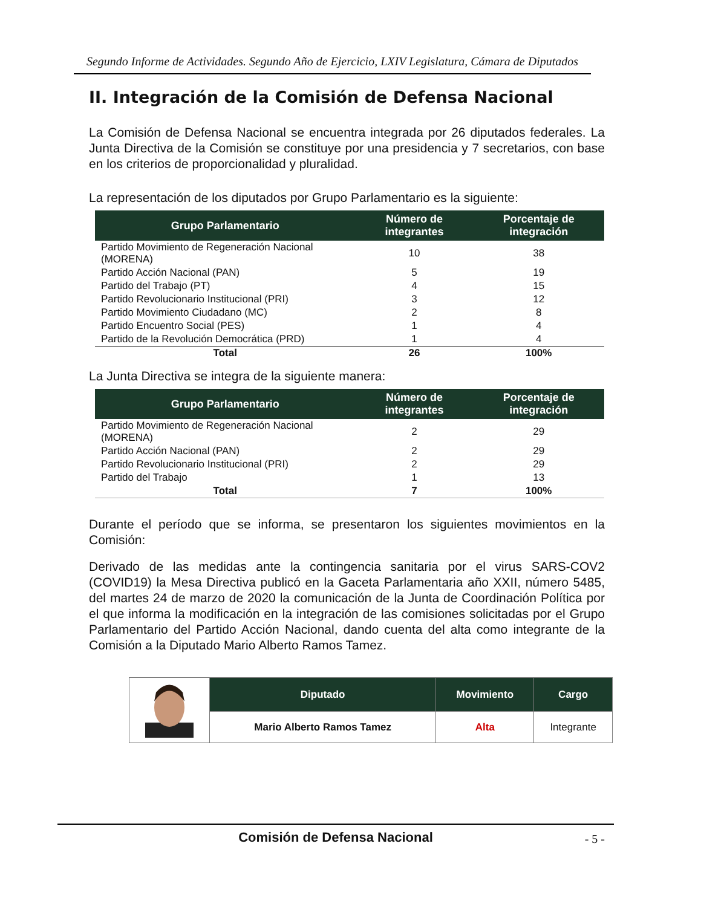Segundo Informe de Actividades. Segundo Año de Ejercicio, LXIV Legislatura, Cámara de Diputados
II. Integración de la Comisión de Defensa Nacional
La Comisión de Defensa Nacional se encuentra integrada por 26 diputados federales. La Junta Directiva de la Comisión se constituye por una presidencia y 7 secretarios, con base en los criterios de proporcionalidad y pluralidad.
La representación de los diputados por Grupo Parlamentario es la siguiente:
| Grupo Parlamentario | Número de integrantes | Porcentaje de integración |
| --- | --- | --- |
| Partido Movimiento de Regeneración Nacional (MORENA) | 10 | 38 |
| Partido Acción Nacional (PAN) | 5 | 19 |
| Partido del Trabajo (PT) | 4 | 15 |
| Partido Revolucionario Institucional (PRI) | 3 | 12 |
| Partido Movimiento Ciudadano (MC) | 2 | 8 |
| Partido Encuentro Social (PES) | 1 | 4 |
| Partido de la Revolución Democrática (PRD) | 1 | 4 |
| Total | 26 | 100% |
La Junta Directiva se integra de la siguiente manera:
| Grupo Parlamentario | Número de integrantes | Porcentaje de integración |
| --- | --- | --- |
| Partido Movimiento de Regeneración Nacional (MORENA) | 2 | 29 |
| Partido Acción Nacional (PAN) | 2 | 29 |
| Partido Revolucionario Institucional (PRI) | 2 | 29 |
| Partido del Trabajo | 1 | 13 |
| Total | 7 | 100% |
Durante el período que se informa, se presentaron los siguientes movimientos en la Comisión:
Derivado de las medidas ante la contingencia sanitaria por el virus SARS-COV2 (COVID19) la Mesa Directiva publicó en la Gaceta Parlamentaria año XXII, número 5485, del martes 24 de marzo de 2020 la comunicación de la Junta de Coordinación Política por el que informa la modificación en la integración de las comisiones solicitadas por el Grupo Parlamentario del Partido Acción Nacional, dando cuenta del alta como integrante de la Comisión a la Diputado Mario Alberto Ramos Tamez.
| | Diputado | Movimiento | Cargo |
| | Mario Alberto Ramos Tamez | Alta | Integrante |
Comisión de Defensa Nacional - 5 -